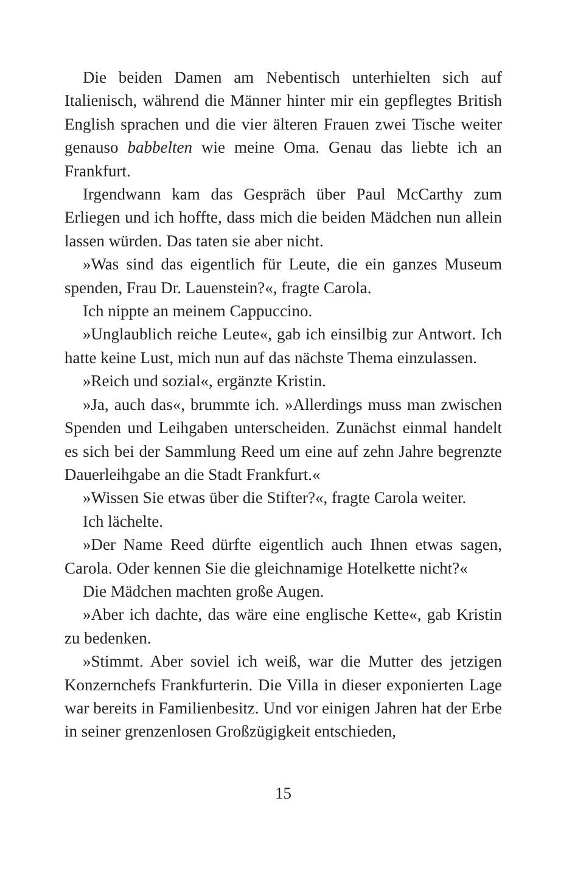Die beiden Damen am Nebentisch unterhielten sich auf Italienisch, während die Männer hinter mir ein gepflegtes British English sprachen und die vier älteren Frauen zwei Tische weiter genauso babbelten wie meine Oma. Genau das liebte ich an Frankfurt.
Irgendwann kam das Gespräch über Paul McCarthy zum Erliegen und ich hoffte, dass mich die beiden Mädchen nun allein lassen würden. Das taten sie aber nicht.
»Was sind das eigentlich für Leute, die ein ganzes Museum spenden, Frau Dr. Lauenstein?«, fragte Carola.
Ich nippte an meinem Cappuccino.
»Unglaublich reiche Leute«, gab ich einsilbig zur Antwort. Ich hatte keine Lust, mich nun auf das nächste Thema einzulassen.
»Reich und sozial«, ergänzte Kristin.
»Ja, auch das«, brummte ich. »Allerdings muss man zwischen Spenden und Leihgaben unterscheiden. Zunächst einmal handelt es sich bei der Sammlung Reed um eine auf zehn Jahre begrenzte Dauerleihgabe an die Stadt Frankfurt.«
»Wissen Sie etwas über die Stifter?«, fragte Carola weiter.
Ich lächelte.
»Der Name Reed dürfte eigentlich auch Ihnen etwas sagen, Carola. Oder kennen Sie die gleichnamige Hotelkette nicht?«
Die Mädchen machten große Augen.
»Aber ich dachte, das wäre eine englische Kette«, gab Kristin zu bedenken.
»Stimmt. Aber soviel ich weiß, war die Mutter des jetzigen Konzernchefs Frankfurterin. Die Villa in dieser exponierten Lage war bereits in Familienbesitz. Und vor einigen Jahren hat der Erbe in seiner grenzenlosen Großzügigkeit entschieden,
15